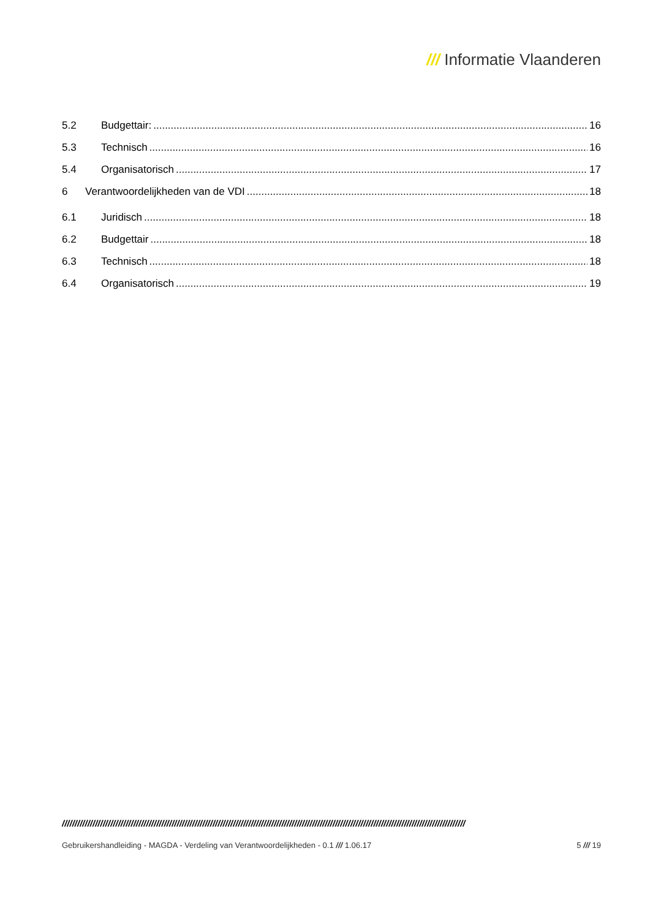/// Informatie Vlaanderen
5.2 Budgettair: 16
5.3 Technisch 16
5.4 Organisatorisch 17
6 Verantwoordelijkheden van de VDI 18
6.1 Juridisch 18
6.2 Budgettair 18
6.3 Technisch 18
6.4 Organisatorisch 19
//////////////////////////////////////////////////////////////////////////////////////////////////////////////////////////////////////////////////////////////
Gebruikershandleiding - MAGDA - Verdeling van Verantwoordelijkheden - 0.1 /// 1.06.17 5 /// 19